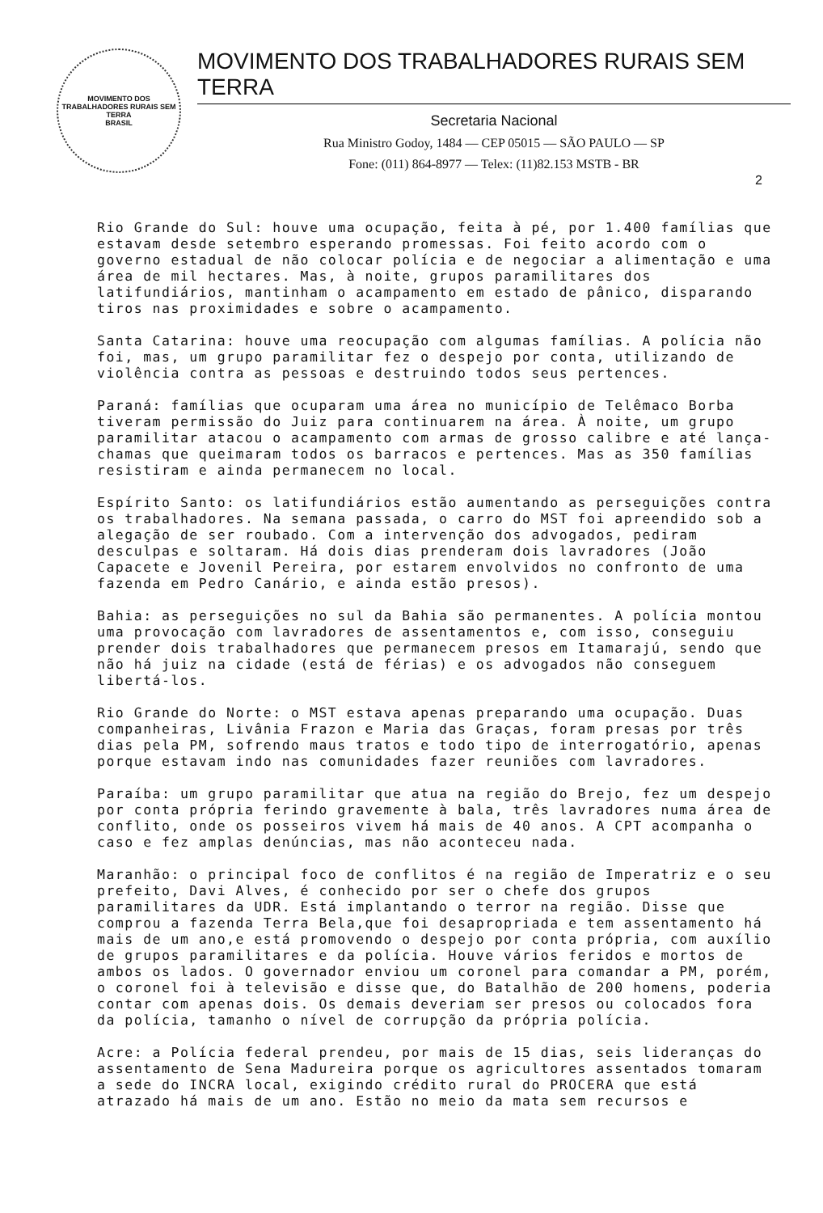MOVIMENTO DOS TRABALHADORES RURAIS SEM TERRA
BRASIL
MOVIMENTO DOS TRABALHADORES RURAIS SEM TERRA
Secretaria Nacional
Rua Ministro Godoy, 1484 — CEP 05015 — SÃO PAULO — SP
Fone: (011) 864-8977 — Telex: (11)82.153 MSTB - BR
2
Rio Grande do Sul: houve uma ocupação, feita à pé, por 1.400 famílias que estavam desde setembro esperando promessas. Foi feito acordo com o governo estadual de não colocar polícia e de negociar a alimentação e uma área de mil hectares. Mas, à noite, grupos paramilitares dos latifundiários, mantinham o acampamento em estado de pânico, disparando tiros nas proximidades e sobre o acampamento.
Santa Catarina: houve uma reocupação com algumas famílias. A polícia não foi, mas, um grupo paramilitar fez o despejo por conta, utilizando de violência contra as pessoas e destruindo todos seus pertences.
Paraná: famílias que ocuparam uma área no município de Telêmaco Borba tiveram permissão do Juiz para continuarem na área. À noite, um grupo paramilitar atacou o acampamento com armas de grosso calibre e até lança-chamas que queimaram todos os barracos e pertences. Mas as 350 famílias resistiram e ainda permanecem no local.
Espírito Santo: os latifundiários estão aumentando as perseguições contra os trabalhadores. Na semana passada, o carro do MST foi apreendido sob a alegação de ser roubado. Com a intervenção dos advogados, pediram desculpas e soltaram. Há dois dias prenderam dois lavradores (João Capacete e Jovenil Pereira, por estarem envolvidos no confronto de uma fazenda em Pedro Canário, e ainda estão presos).
Bahia: as perseguições no sul da Bahia são permanentes. A polícia montou uma provocação com lavradores de assentamentos e, com isso, conseguiu prender dois trabalhadores que permanecem presos em Itamarajú, sendo que não há juiz na cidade (está de férias) e os advogados não conseguem libertá-los.
Rio Grande do Norte: o MST estava apenas preparando uma ocupação. Duas companheiras, Livânia Frazon e Maria das Graças, foram presas por três dias pela PM, sofrendo maus tratos e todo tipo de interrogatório, apenas porque estavam indo nas comunidades fazer reuniões com lavradores.
Paraíba: um grupo paramilitar que atua na região do Brejo, fez um despejo por conta própria ferindo gravemente à bala, três lavradores numa área de conflito, onde os posseiros vivem há mais de 40 anos. A CPT acompanha o caso e fez amplas denúncias, mas não aconteceu nada.
Maranhão: o principal foco de conflitos é na região de Imperatriz e o seu prefeito, Davi Alves, é conhecido por ser o chefe dos grupos paramilitares da UDR. Está implantando o terror na região. Disse que comprou a fazenda Terra Bela,que foi desapropriada e tem assentamento há mais de um ano,e está promovendo o despejo por conta própria, com auxílio de grupos paramilitares e da polícia. Houve vários feridos e mortos de ambos os lados. O governador enviou um coronel para comandar a PM, porém, o coronel foi à televisão e disse que, do Batalhão de 200 homens, poderia contar com apenas dois. Os demais deveriam ser presos ou colocados fora da polícia, tamanho o nível de corrupção da própria polícia.
Acre: a Polícia federal prendeu, por mais de 15 dias, seis lideranças do assentamento de Sena Madureira porque os agricultores assentados tomaram a sede do INCRA local, exigindo crédito rural do PROCERA que está atrazado há mais de um ano. Estão no meio da mata sem recursos e